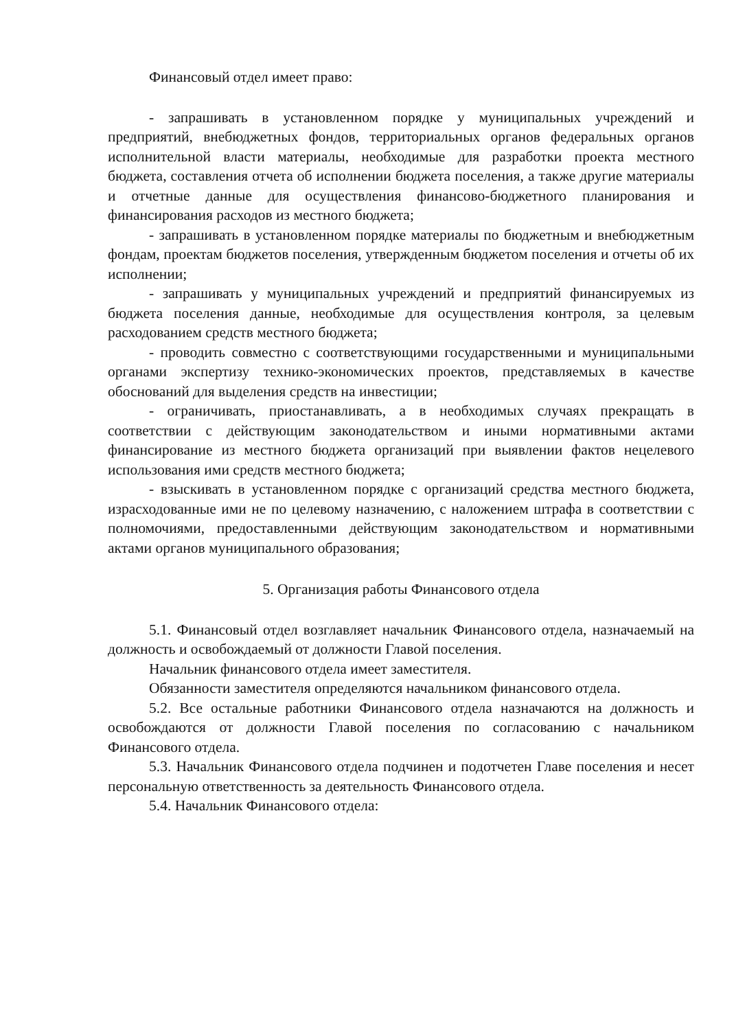Финансовый отдел имеет право:
- запрашивать в установленном порядке у муниципальных учреждений и предприятий, внебюджетных фондов, территориальных органов федеральных органов исполнительной власти материалы, необходимые для разработки проекта местного бюджета, составления отчета об исполнении бюджета поселения, а также другие материалы и отчетные данные для осуществления финансово-бюджетного планирования и финансирования расходов из местного бюджета;
- запрашивать в установленном порядке материалы по бюджетным и внебюджетным фондам, проектам бюджетов поселения, утвержденным бюджетом поселения и отчеты об их исполнении;
- запрашивать у муниципальных учреждений и предприятий финансируемых из бюджета поселения данные, необходимые для осуществления контроля, за целевым расходованием средств местного бюджета;
- проводить совместно с соответствующими государственными и муниципальными органами экспертизу технико-экономических проектов, представляемых в качестве обоснований для выделения средств на инвестиции;
- ограничивать, приостанавливать, а в необходимых случаях прекращать в соответствии с действующим законодательством и иными нормативными актами финансирование из местного бюджета организаций при выявлении фактов нецелевого использования ими средств местного бюджета;
- взыскивать в установленном порядке с организаций средства местного бюджета, израсходованные ими не по целевому назначению, с наложением штрафа в соответствии с полномочиями, предоставленными действующим законодательством и нормативными актами органов муниципального образования;
5. Организация работы Финансового отдела
5.1. Финансовый отдел возглавляет начальник Финансового отдела, назначаемый на должность и освобождаемый от должности Главой поселения.
Начальник финансового отдела имеет заместителя.
Обязанности заместителя определяются начальником финансового отдела.
5.2. Все остальные работники Финансового отдела назначаются на должность и освобождаются от должности Главой поселения по согласованию с начальником Финансового отдела.
5.3. Начальник Финансового отдела подчинен и подотчетен Главе поселения и несет персональную ответственность за деятельность Финансового отдела.
5.4. Начальник Финансового отдела: